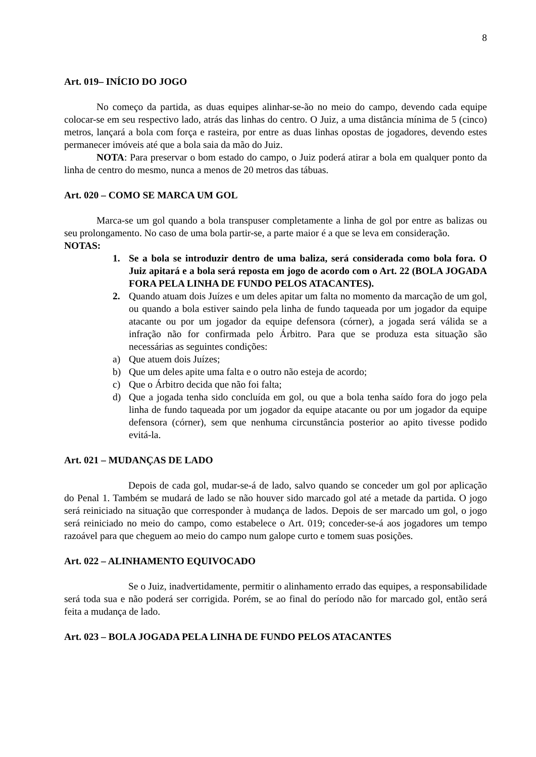8
Art. 019– INÍCIO DO JOGO
No começo da partida, as duas equipes alinhar-se-ão no meio do campo, devendo cada equipe colocar-se em seu respectivo lado, atrás das linhas do centro. O Juiz, a uma distância mínima de 5 (cinco) metros, lançará a bola com força e rasteira, por entre as duas linhas opostas de jogadores, devendo estes permanecer imóveis até que a bola saia da mão do Juiz.
NOTA: Para preservar o bom estado do campo, o Juiz poderá atirar a bola em qualquer ponto da linha de centro do mesmo, nunca a menos de 20 metros das tábuas.
Art. 020 – COMO SE MARCA UM GOL
Marca-se um gol quando a bola transpuser completamente a linha de gol por entre as balizas ou seu prolongamento. No caso de uma bola partir-se, a parte maior é a que se leva em consideração.
NOTAS:
1. Se a bola se introduzir dentro de uma baliza, será considerada como bola fora. O Juiz apitará e a bola será reposta em jogo de acordo com o Art. 22 (BOLA JOGADA FORA PELA LINHA DE FUNDO PELOS ATACANTES).
2. Quando atuam dois Juízes e um deles apitar um falta no momento da marcação de um gol, ou quando a bola estiver saindo pela linha de fundo taqueada por um jogador da equipe atacante ou por um jogador da equipe defensora (córner), a jogada será válida se a infração não for confirmada pelo Árbitro. Para que se produza esta situação são necessárias as seguintes condições:
a) Que atuem dois Juízes;
b) Que um deles apite uma falta e o outro não esteja de acordo;
c) Que o Árbitro decida que não foi falta;
d) Que a jogada tenha sido concluída em gol, ou que a bola tenha saído fora do jogo pela linha de fundo taqueada por um jogador da equipe atacante ou por um jogador da equipe defensora (córner), sem que nenhuma circunstância posterior ao apito tivesse podido evitá-la.
Art. 021 – MUDANÇAS DE LADO
Depois de cada gol, mudar-se-á de lado, salvo quando se conceder um gol por aplicação do Penal 1. Também se mudará de lado se não houver sido marcado gol até a metade da partida. O jogo será reiniciado na situação que corresponder à mudança de lados. Depois de ser marcado um gol, o jogo será reiniciado no meio do campo, como estabelece o Art. 019; conceder-se-á aos jogadores um tempo razoável para que cheguem ao meio do campo num galope curto e tomem suas posições.
Art. 022 – ALINHAMENTO EQUIVOCADO
Se o Juiz, inadvertidamente, permitir o alinhamento errado das equipes, a responsabilidade será toda sua e não poderá ser corrigida. Porém, se ao final do período não for marcado gol, então será feita a mudança de lado.
Art. 023 – BOLA JOGADA PELA LINHA DE FUNDO PELOS ATACANTES